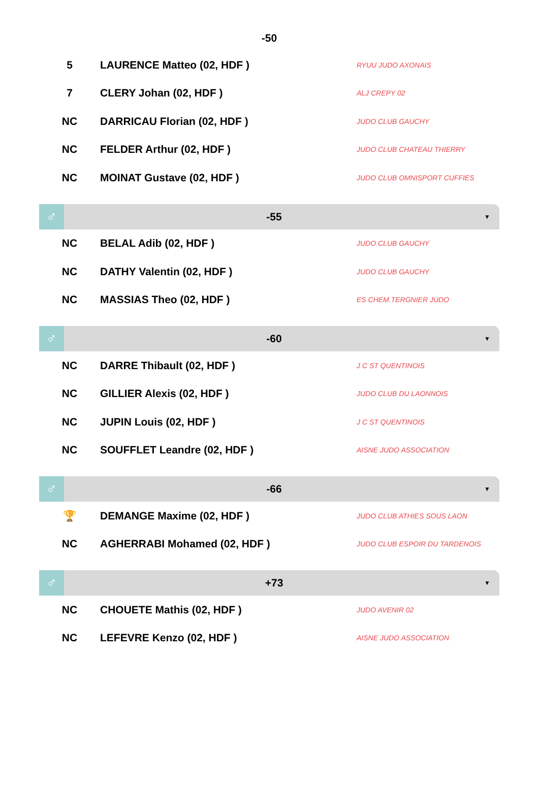-50
| 5 | LAURENCE Matteo (02, HDF ) | RYUU JUDO AXONAIS |
| 7 | CLERY Johan (02, HDF ) | ALJ CREPY 02 |
| NC | DARRICAU Florian (02, HDF ) | JUDO CLUB GAUCHY |
| NC | FELDER Arthur (02, HDF ) | JUDO CLUB CHATEAU THIERRY |
| NC | MOINAT Gustave (02, HDF ) | JUDO CLUB OMNISPORT CUFFIES |
♂
-55
▼
| NC | BELAL Adib (02, HDF ) | JUDO CLUB GAUCHY |
| NC | DATHY Valentin (02, HDF ) | JUDO CLUB GAUCHY |
| NC | MASSIAS Theo (02, HDF ) | ES CHEM.TERGNIER JUDO |
♂
-60
▼
| NC | DARRE Thibault (02, HDF ) | J C ST QUENTINOIS |
| NC | GILLIER Alexis (02, HDF ) | JUDO CLUB DU LAONNOIS |
| NC | JUPIN Louis (02, HDF ) | J C ST QUENTINOIS |
| NC | SOUFFLET Leandre (02, HDF ) | AISNE JUDO ASSOCIATION |
♂
-66
▼
| 🏆 | DEMANGE Maxime (02, HDF ) | JUDO CLUB ATHIES SOUS LAON |
| NC | AGHERRABI Mohamed (02, HDF ) | JUDO CLUB ESPOIR DU TARDENOIS |
♂
+73
▼
| NC | CHOUETE Mathis (02, HDF ) | JUDO AVENIR 02 |
| NC | LEFEVRE Kenzo (02, HDF ) | AISNE JUDO ASSOCIATION |